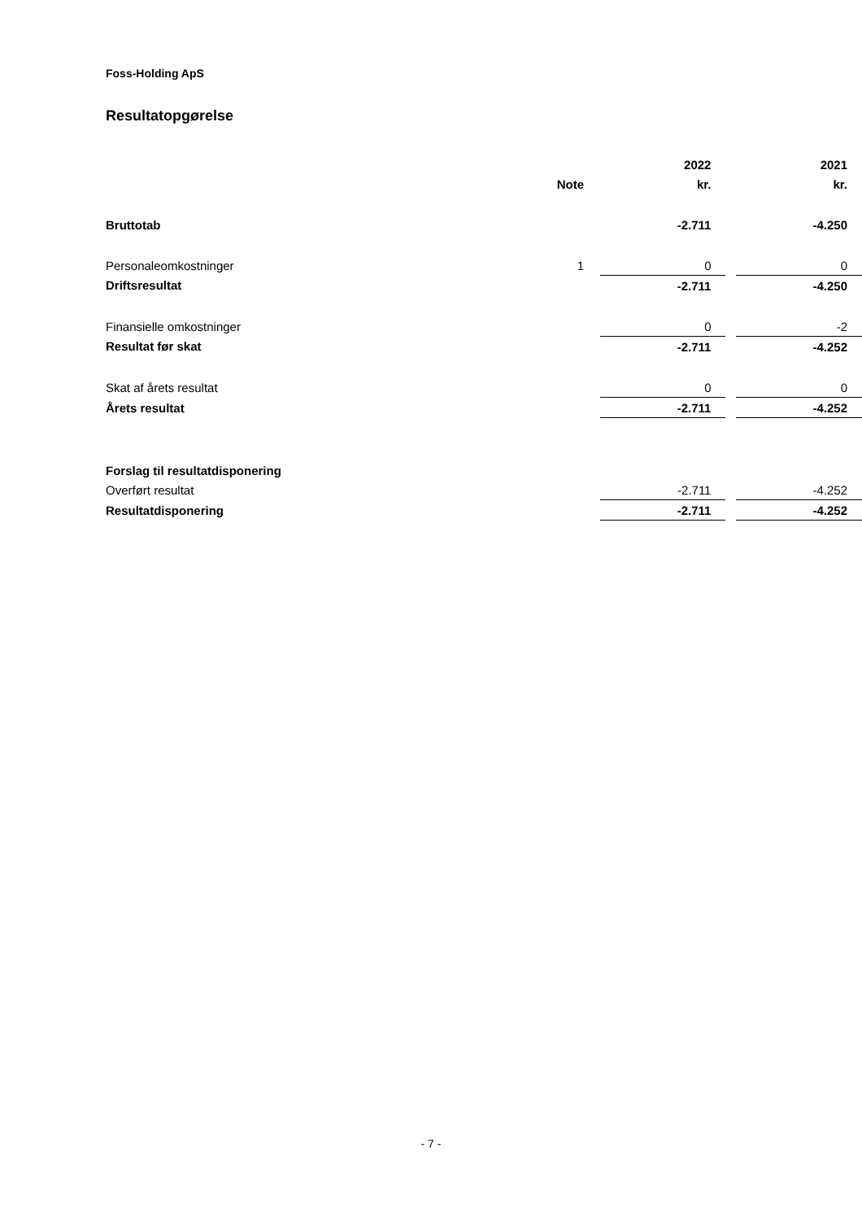Foss-Holding ApS
Resultatopgørelse
| | | 2022 | | 2021 |
| | Note | kr. | | kr. |
| Bruttotab | | -2.711 | | -4.250 |
| Personaleomkostninger | 1 | 0 | | 0 |
| Driftsresultat | | -2.711 | | -4.250 |
| Finansielle omkostninger | | 0 | | -2 |
| Resultat før skat | | -2.711 | | -4.252 |
| Skat af årets resultat | | 0 | | 0 |
| Årets resultat | | -2.711 | | -4.252 |
| Forslag til resultatdisponering | | | | |
| Overført resultat | | -2.711 | | -4.252 |
| Resultatdisponering | | -2.711 | | -4.252 |
- 7 -